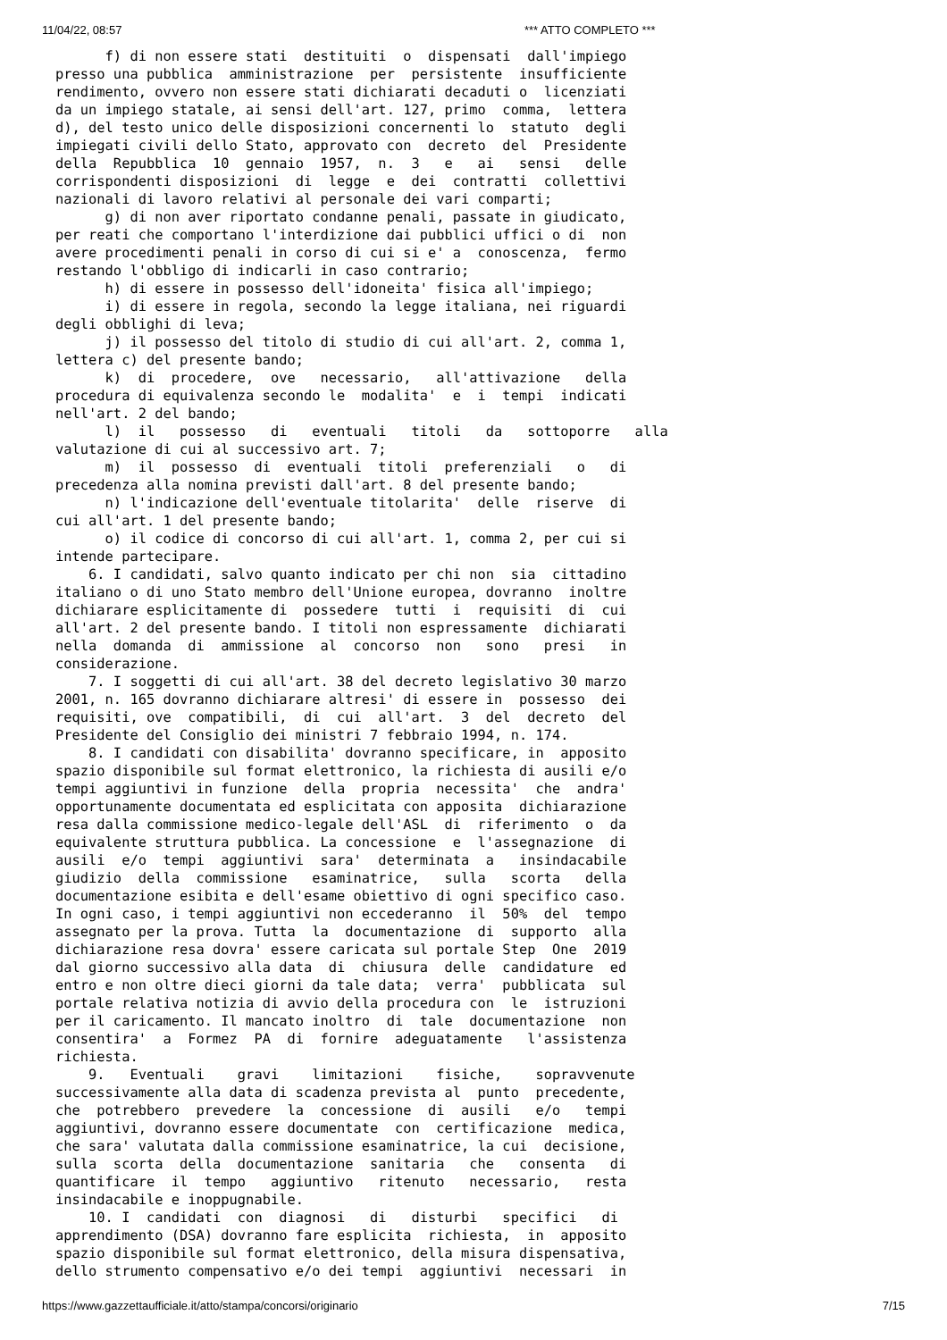11/04/22, 08:57 *** ATTO COMPLETO ***
      f) di non essere stati  destituiti  o  dispensati  dall'impiego
presso una pubblica  amministrazione  per  persistente  insufficiente
rendimento, ovvero non essere stati dichiarati decaduti o  licenziati
da un impiego statale, ai sensi dell'art. 127, primo  comma,  lettera
d), del testo unico delle disposizioni concernenti lo  statuto  degli
impiegati civili dello Stato, approvato con  decreto  del  Presidente
della  Repubblica  10  gennaio  1957,  n.  3   e   ai   sensi   delle
corrispondenti disposizioni  di  legge  e  dei  contratti  collettivi
nazionali di lavoro relativi al personale dei vari comparti;
      g) di non aver riportato condanne penali, passate in giudicato,
per reati che comportano l'interdizione dai pubblici uffici o di  non
avere procedimenti penali in corso di cui si e' a  conoscenza,  fermo
restando l'obbligo di indicarli in caso contrario;
      h) di essere in possesso dell'idoneita' fisica all'impiego;
      i) di essere in regola, secondo la legge italiana, nei riguardi
degli obblighi di leva;
      j) il possesso del titolo di studio di cui all'art. 2, comma 1,
lettera c) del presente bando;
      k)  di  procedere,  ove   necessario,   all'attivazione   della
procedura di equivalenza secondo le  modalita'  e  i  tempi  indicati
nell'art. 2 del bando;
      l)  il   possesso   di   eventuali   titoli   da   sottoporre   alla
valutazione di cui al successivo art. 7;
      m)  il  possesso  di  eventuali  titoli  preferenziali   o   di
precedenza alla nomina previsti dall'art. 8 del presente bando;
      n) l'indicazione dell'eventuale titolarita'  delle  riserve  di
cui all'art. 1 del presente bando;
      o) il codice di concorso di cui all'art. 1, comma 2, per cui si
intende partecipare.
    6. I candidati, salvo quanto indicato per chi non  sia  cittadino
italiano o di uno Stato membro dell'Unione europea, dovranno  inoltre
dichiarare esplicitamente di  possedere  tutti  i  requisiti  di  cui
all'art. 2 del presente bando. I titoli non espressamente  dichiarati
nella  domanda  di  ammissione  al  concorso  non   sono   presi   in
considerazione.
    7. I soggetti di cui all'art. 38 del decreto legislativo 30 marzo
2001, n. 165 dovranno dichiarare altresi' di essere in  possesso  dei
requisiti, ove  compatibili,  di  cui  all'art.  3  del  decreto  del
Presidente del Consiglio dei ministri 7 febbraio 1994, n. 174.
    8. I candidati con disabilita' dovranno specificare, in  apposito
spazio disponibile sul format elettronico, la richiesta di ausili e/o
tempi aggiuntivi in funzione  della  propria  necessita'  che  andra'
opportunamente documentata ed esplicitata con apposita  dichiarazione
resa dalla commissione medico-legale dell'ASL  di  riferimento  o  da
equivalente struttura pubblica. La concessione  e  l'assegnazione  di
ausili  e/o  tempi  aggiuntivi  sara'  determinata  a   insindacabile
giudizio  della  commissione   esaminatrice,   sulla   scorta   della
documentazione esibita e dell'esame obiettivo di ogni specifico caso.
In ogni caso, i tempi aggiuntivi non eccederanno  il  50%  del  tempo
assegnato per la prova. Tutta  la  documentazione  di  supporto  alla
dichiarazione resa dovra' essere caricata sul portale Step  One  2019
dal giorno successivo alla data  di  chiusura  delle  candidature  ed
entro e non oltre dieci giorni da tale data;  verra'  pubblicata  sul
portale relativa notizia di avvio della procedura con  le  istruzioni
per il caricamento. Il mancato inoltro  di  tale  documentazione  non
consentira'  a  Formez  PA  di  fornire  adeguatamente   l'assistenza
richiesta.
    9.   Eventuali    gravi    limitazioni    fisiche,    sopravvenute
successivamente alla data di scadenza prevista al  punto  precedente,
che  potrebbero  prevedere  la  concessione  di  ausili   e/o   tempi
aggiuntivi, dovranno essere documentate  con  certificazione  medica,
che sara' valutata dalla commissione esaminatrice, la cui  decisione,
sulla  scorta  della  documentazione  sanitaria   che   consenta   di
quantificare  il  tempo   aggiuntivo   ritenuto   necessario,   resta
insindacabile e inoppugnabile.
    10. I  candidati  con  diagnosi   di   disturbi   specifici   di
apprendimento (DSA) dovranno fare esplicita  richiesta,  in  apposito
spazio disponibile sul format elettronico, della misura dispensativa,
dello strumento compensativo e/o dei tempi  aggiuntivi  necessari  in
https://www.gazzettaufficiale.it/atto/stampa/concorsi/originario 7/15